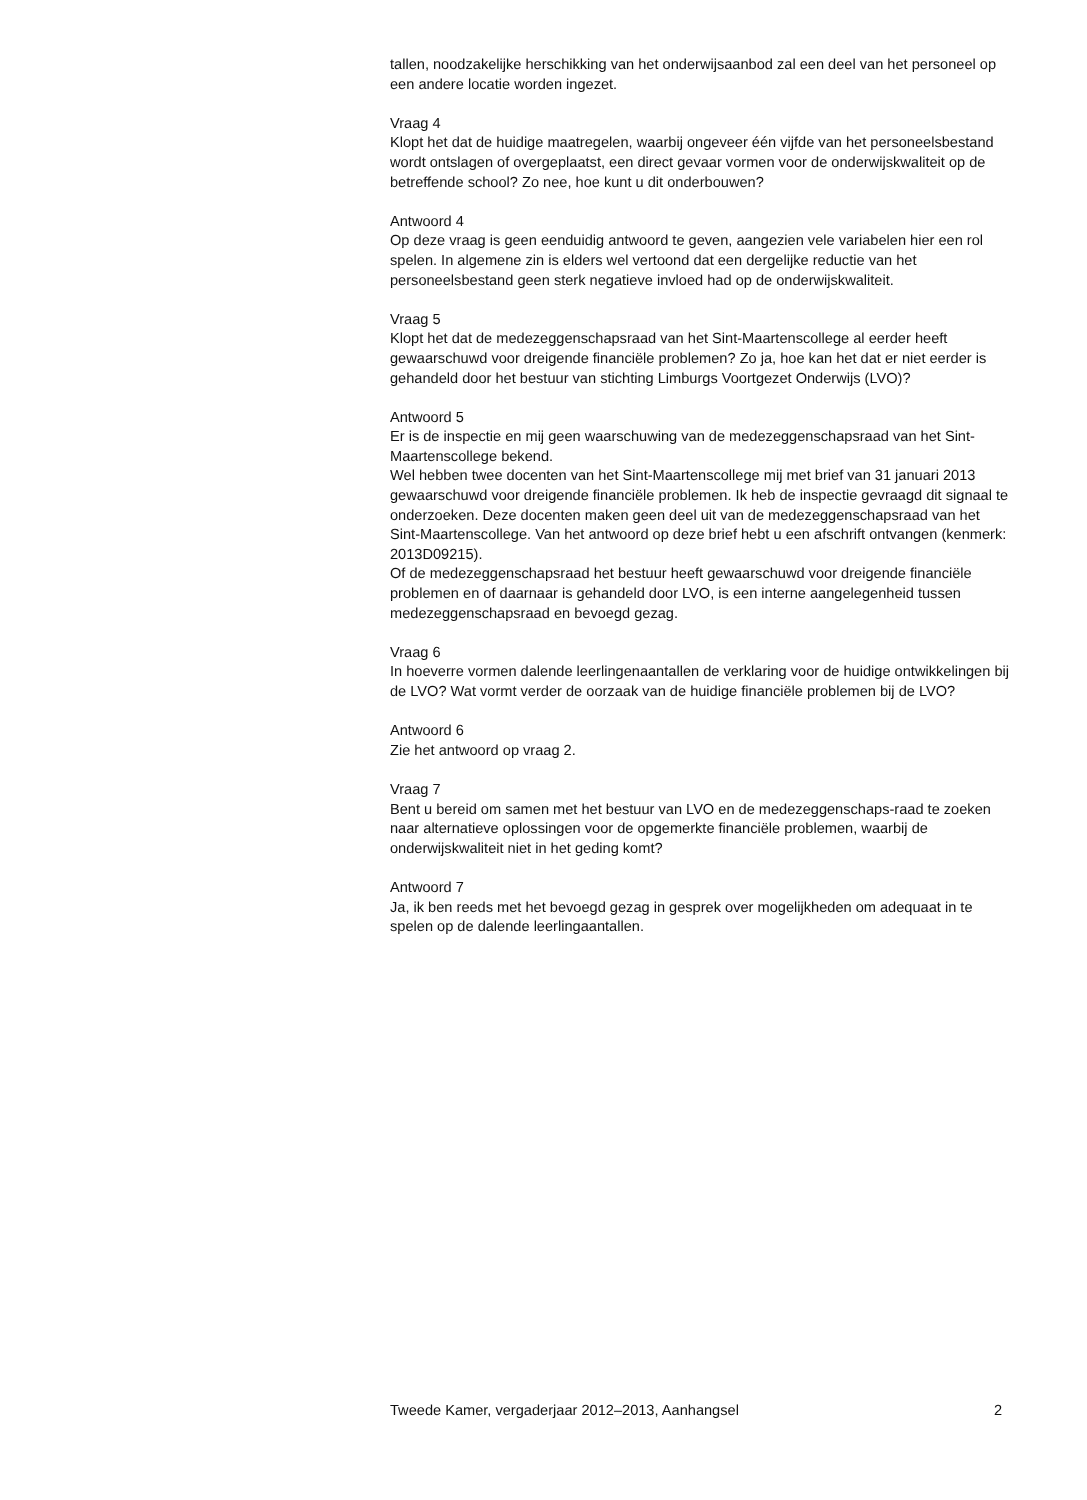tallen, noodzakelijke herschikking van het onderwijsaanbod zal een deel van het personeel op een andere locatie worden ingezet.
Vraag 4
Klopt het dat de huidige maatregelen, waarbij ongeveer één vijfde van het personeelsbestand wordt ontslagen of overgeplaatst, een direct gevaar vormen voor de onderwijskwaliteit op de betreffende school? Zo nee, hoe kunt u dit onderbouwen?
Antwoord 4
Op deze vraag is geen eenduidig antwoord te geven, aangezien vele variabelen hier een rol spelen. In algemene zin is elders wel vertoond dat een dergelijke reductie van het personeelsbestand geen sterk negatieve invloed had op de onderwijskwaliteit.
Vraag 5
Klopt het dat de medezeggenschapsraad van het Sint-Maartenscollege al eerder heeft gewaarschuwd voor dreigende financiële problemen? Zo ja, hoe kan het dat er niet eerder is gehandeld door het bestuur van stichting Limburgs Voortgezet Onderwijs (LVO)?
Antwoord 5
Er is de inspectie en mij geen waarschuwing van de medezeggenschapsraad van het Sint-Maartenscollege bekend.
Wel hebben twee docenten van het Sint-Maartenscollege mij met brief van 31 januari 2013 gewaarschuwd voor dreigende financiële problemen. Ik heb de inspectie gevraagd dit signaal te onderzoeken. Deze docenten maken geen deel uit van de medezeggenschapsraad van het Sint-Maartenscollege. Van het antwoord op deze brief hebt u een afschrift ontvangen (kenmerk: 2013D09215).
Of de medezeggenschapsraad het bestuur heeft gewaarschuwd voor dreigende financiële problemen en of daarnaar is gehandeld door LVO, is een interne aangelegenheid tussen medezeggenschapsraad en bevoegd gezag.
Vraag 6
In hoeverre vormen dalende leerlingenaantallen de verklaring voor de huidige ontwikkelingen bij de LVO? Wat vormt verder de oorzaak van de huidige financiële problemen bij de LVO?
Antwoord 6
Zie het antwoord op vraag 2.
Vraag 7
Bent u bereid om samen met het bestuur van LVO en de medezeggenschaps-raad te zoeken naar alternatieve oplossingen voor de opgemerkte financiële problemen, waarbij de onderwijskwaliteit niet in het geding komt?
Antwoord 7
Ja, ik ben reeds met het bevoegd gezag in gesprek over mogelijkheden om adequaat in te spelen op de dalende leerlingaantallen.
Tweede Kamer, vergaderjaar 2012–2013, Aanhangsel 2